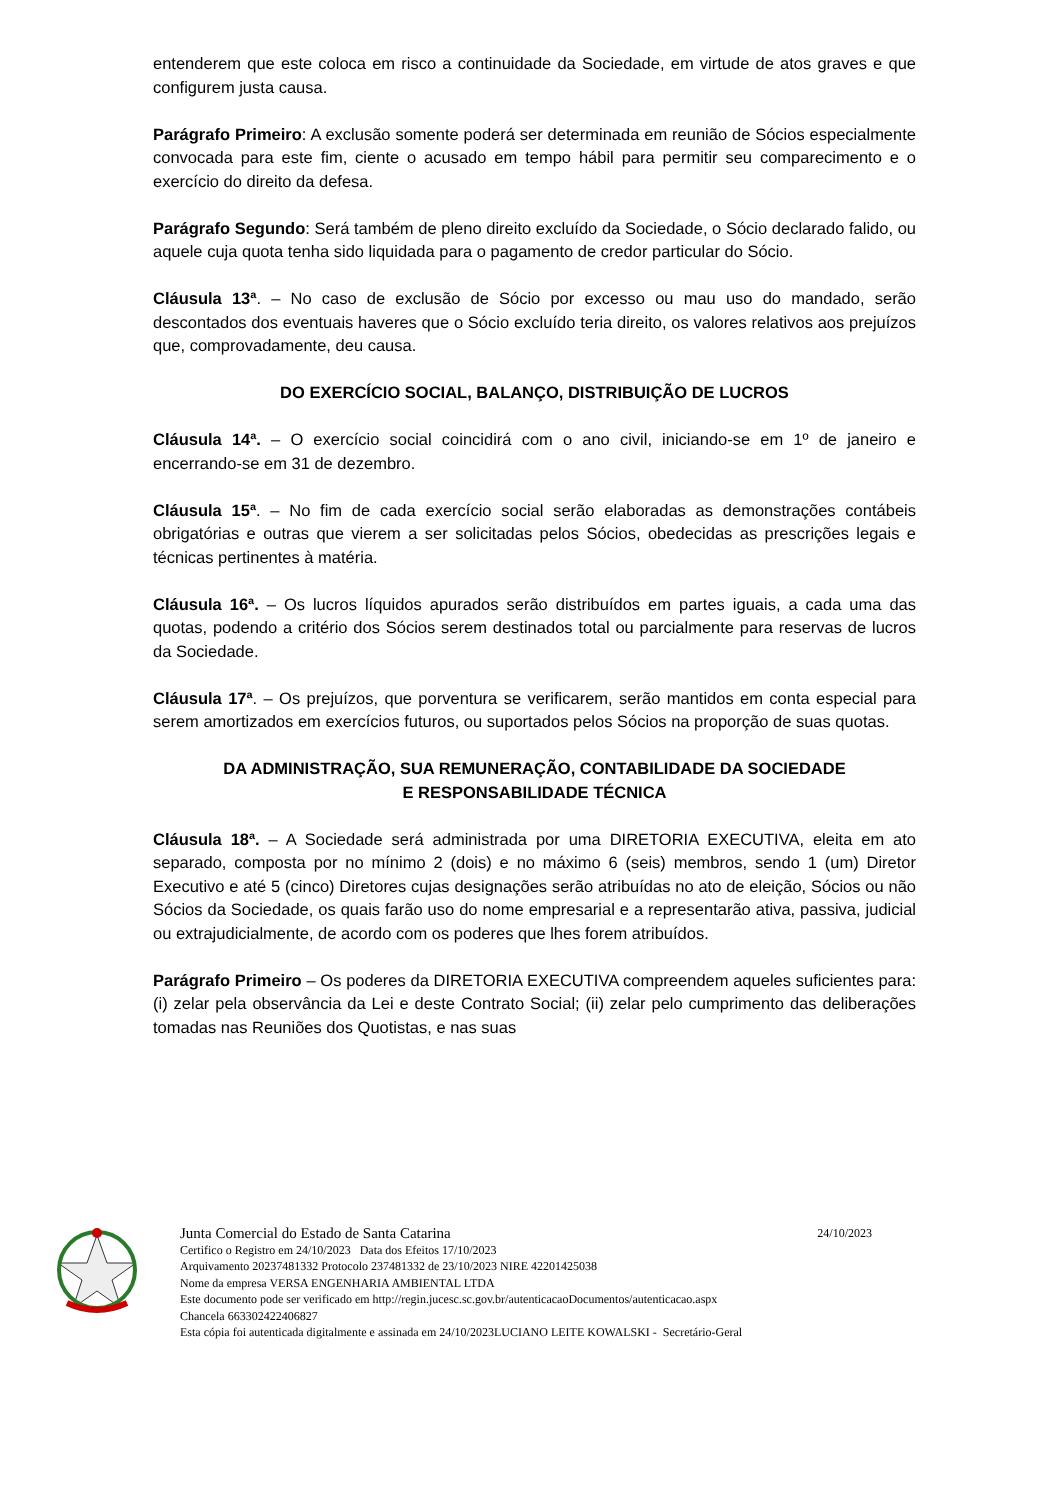entenderem que este coloca em risco a continuidade da Sociedade, em virtude de atos graves e que configurem justa causa.
Parágrafo Primeiro: A exclusão somente poderá ser determinada em reunião de Sócios especialmente convocada para este fim, ciente o acusado em tempo hábil para permitir seu comparecimento e o exercício do direito da defesa.
Parágrafo Segundo: Será também de pleno direito excluído da Sociedade, o Sócio declarado falido, ou aquele cuja quota tenha sido liquidada para o pagamento de credor particular do Sócio.
Cláusula 13ª. – No caso de exclusão de Sócio por excesso ou mau uso do mandado, serão descontados dos eventuais haveres que o Sócio excluído teria direito, os valores relativos aos prejuízos que, comprovadamente, deu causa.
DO EXERCÍCIO SOCIAL, BALANÇO, DISTRIBUIÇÃO DE LUCROS
Cláusula 14ª. – O exercício social coincidirá com o ano civil, iniciando-se em 1º de janeiro e encerrando-se em 31 de dezembro.
Cláusula 15ª. – No fim de cada exercício social serão elaboradas as demonstrações contábeis obrigatórias e outras que vierem a ser solicitadas pelos Sócios, obedecidas as prescrições legais e técnicas pertinentes à matéria.
Cláusula 16ª. – Os lucros líquidos apurados serão distribuídos em partes iguais, a cada uma das quotas, podendo a critério dos Sócios serem destinados total ou parcialmente para reservas de lucros da Sociedade.
Cláusula 17ª. – Os prejuízos, que porventura se verificarem, serão mantidos em conta especial para serem amortizados em exercícios futuros, ou suportados pelos Sócios na proporção de suas quotas.
DA ADMINISTRAÇÃO, SUA REMUNERAÇÃO, CONTABILIDADE DA SOCIEDADE
E RESPONSABILIDADE TÉCNICA
Cláusula 18ª. – A Sociedade será administrada por uma DIRETORIA EXECUTIVA, eleita em ato separado, composta por no mínimo 2 (dois) e no máximo 6 (seis) membros, sendo 1 (um) Diretor Executivo e até 5 (cinco) Diretores cujas designações serão atribuídas no ato de eleição, Sócios ou não Sócios da Sociedade, os quais farão uso do nome empresarial e a representarão ativa, passiva, judicial ou extrajudicialmente, de acordo com os poderes que lhes forem atribuídos.
Parágrafo Primeiro – Os poderes da DIRETORIA EXECUTIVA compreendem aqueles suficientes para: (i) zelar pela observância da Lei e deste Contrato Social; (ii) zelar pelo cumprimento das deliberações tomadas nas Reuniões dos Quotistas, e nas suas
Junta Comercial do Estado de Santa Catarina 24/10/2023
Certifico o Registro em 24/10/2023 Data dos Efeitos 17/10/2023
Arquivamento 20237481332 Protocolo 237481332 de 23/10/2023 NIRE 42201425038
Nome da empresa VERSA ENGENHARIA AMBIENTAL LTDA
Este documento pode ser verificado em http://regin.jucesc.sc.gov.br/autenticacaoDocumentos/autenticacao.aspx
Chancela 663302422406827
Esta cópia foi autenticada digitalmente e assinada em 24/10/2023LUCIANO LEITE KOWALSKI - Secretário-Geral